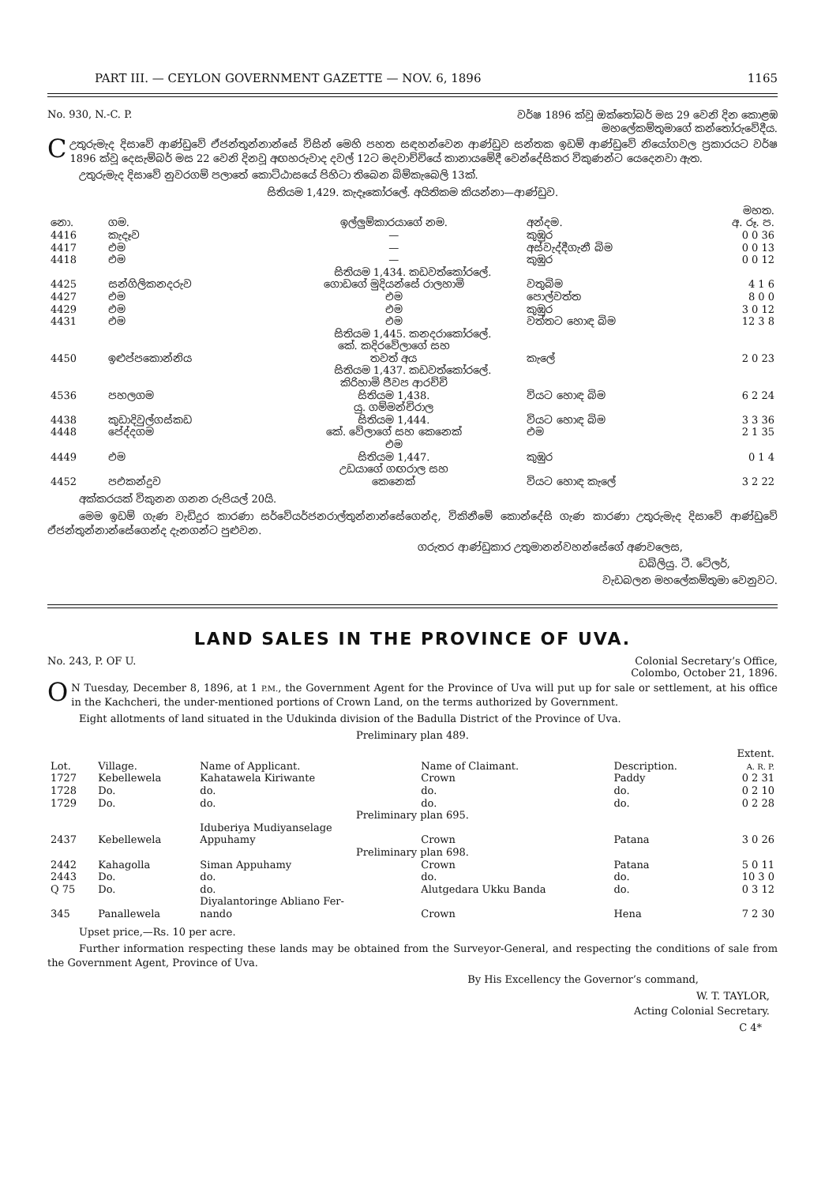PART III. — CEYLON GOVERNMENT GAZETTE — NOV. 6, 1896 1165
No. 930, N.-C. P. වර්ෂ 1896 ක්වූ ඔක්තෝබර් මස 29 වෙනි දින කොළඹ
මහලේකම්තුමාගේ කන්තෝරුවේදීය.
Cඋතුරුමැද දිසාවේ ආණ්ඩුවේ ඒජන්තුන්නාන්සේ විසින් මෙහි පහත සඳහන්වෙන ආණ්ඩුව සන්තක ඉඩම් ආණ්ඩුවේ නියෝගවල ප්‍රකාරයට වර්ෂ 1896 ක්වූ දෙසැම්බර් මස 22 වෙනි දිනවූ අඟහරුවාද දවල් 12ට මදවාච්චියේ කානායමේදී වෙන්දේසිකර විකුණන්ට යෙදෙනවා ඇත.
උතුරුමැද දිසාවේ නුවරගම් පලාතේ කොට්ඨාසයේ පිහිටා තිබෙන බිම්කැබෙලි 13ක්.
සිතියම 1,429. කැදෑකෝරලේ. අයිතිකම කියන්නා—ආණ්ඩුව.
| නො. | ගම. | ඉල්ලුම්කාරයාගේ නම. | අන්දම. | මහත. අ. රූ. ප. |
| --- | --- | --- | --- | --- |
| 4416 | කැදෑව | — | කුඹුර | 0 0 36 |
| 4417 | එම | — | අස්වැද්දීගැනී බිම | 0 0 13 |
| 4418 | එම | — | කුඹුර | 0 0 12 |
| සිතියම 1,434. කඩවත්කෝරලේ. | | | | |
| 4425 | සන්ගිලිකනදරුව | ගොඩගේ මුදියන්සේ රාලහාමි | වතුබිම | 4 1 6 |
| 4427 | එම | එම | පොල්වත්ත | 8 0 0 |
| 4429 | එම | එම | කුඹුර | 3 0 12 |
| 4431 | එම | එම | වත්තට හොඳ බිම | 12 3 8 |
| සිතියම 1,445. කනදරාකෝරලේ. | | | | |
| 4450 | ඉළුප්පකොන්නිය | කේ. කදිරවේලාගේ සහ තවත් අය | කැලේ | 2 0 23 |
| සිතියම 1,437. කඩවත්කෝරලේ. | | | | |
| 4536 | පහලගම | කිරිහාමි ජීවප ආරච්චි සිතියම 1,438. | වියට හොඳ බිම | 6 2 24 |
| 4438 | කුඩාදිවුල්ගස්කඩ | යු. ගම්මන්චිරාල සිතියම 1,444. | වියට හොඳ බිම | 3 3 36 |
| 4448 | පේද්දගම | කේ. වේලාගේ සහ කෙනෙක් | එම | 2 1 35 |
| 4449 | එම | එම සිතියම 1,447. | කුඹුර | 0 1 4 |
| 4452 | පඑකන්දුව | උඩයාගේ ගඟරාල සහ කෙනෙක් | වියට හොඳ කැලේ | 3 2 22 |
අක්කරයක් විකුනන ගනන රුපියල් 20යි.
මෙම ඉඩම් ගැණ වැඩිදුර කාරණා සර්වේයර්ජනරාල්තුන්නාන්සේගෙන්ද, විකිනීමේ කොන්දේසි ගැණ කාරණා උතුරුමැද දිසාවේ ආණ්ඩුවේ ඒජන්තුන්නාන්සේගෙන්ද දැනගන්ට පුළුවන.
ගරුතර ආණ්ඩුකාර උතුමානන්වහන්සේගේ අණවලෙස,
ඩබ්ලියු. ටී. ටේලර්,
වැඩබලන මහලේකම්තුමා වෙනුවට.
LAND SALES IN THE PROVINCE OF UVA.
No. 243, P. OF U. Colonial Secretary’s Office,
Colombo, October 21, 1896.
ON Tuesday, December 8, 1896, at 1 P.M., the Government Agent for the Province of Uva will put up for sale or settlement, at his office in the Kachcheri, the under-mentioned portions of Crown Land, on the terms authorized by Government.
Eight allotments of land situated in the Udukinda division of the Badulla District of the Province of Uva.
Preliminary plan 489.
| Lot. | Village. | Name of Applicant. | Name of Claimant. | Description. | Extent. A. R. P. |
| --- | --- | --- | --- | --- | --- |
| 1727 | Kebellewela | Kahatawela Kiriwante | Crown | Paddy | 0 2 31 |
| 1728 | Do. | do. | do. | do. | 0 2 10 |
| 1729 | Do. | do. | do. | do. | 0 2 28 |
| Preliminary plan 695. | | | | | |
| 2437 | Kebellewela | Iduberiya Mudiyanselage Appuhamy | Crown | Patana | 3 0 26 |
| Preliminary plan 698. | | | | | |
| 2442 | Kahagolla | Siman Appuhamy | Crown | Patana | 5 0 11 |
| 2443 | Do. | do. | do. | do. | 10 3 0 |
| Q 75 | Do. | do. | Alutgedara Ukku Banda | do. | 0 3 12 |
| 345 | Panallewela | Diyalantoringe Abliano Fer- nando | Crown | Hena | 7 2 30 |
Upset price,—Rs. 10 per acre.
Further information respecting these lands may be obtained from the Surveyor-General, and respecting the conditions of sale from the Government Agent, Province of Uva.
By His Excellency the Governor’s command,
W. T. TAYLOR,
Acting Colonial Secretary.
C 4*